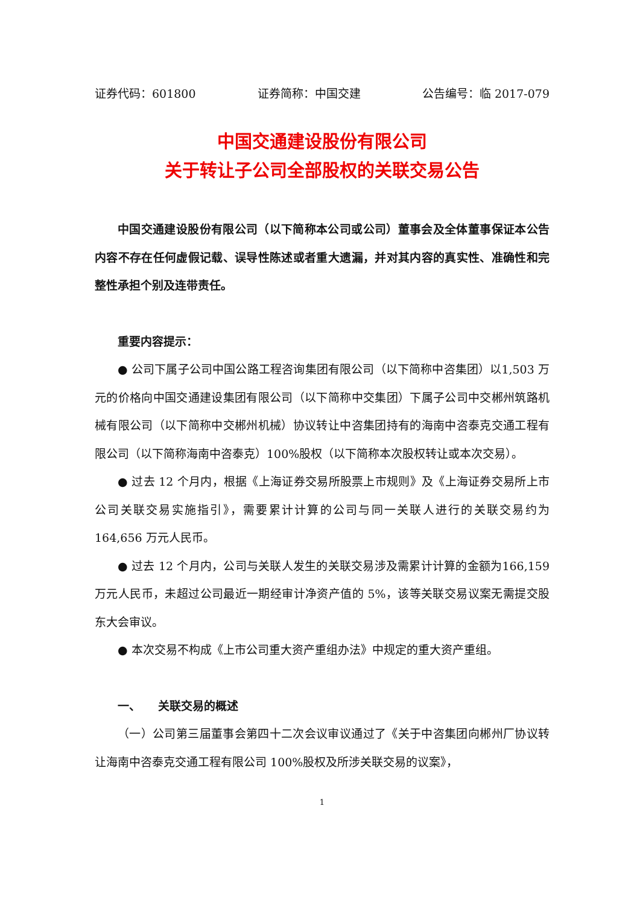证券代码：601800 证券简称：中国交建 公告编号：临 2017-079
中国交通建设股份有限公司
关于转让子公司全部股权的关联交易公告
中国交通建设股份有限公司（以下简称本公司或公司）董事会及全体董事保证本公告内容不存在任何虚假记载、误导性陈述或者重大遗漏，并对其内容的真实性、准确性和完整性承担个别及连带责任。
重要内容提示：
● 公司下属子公司中国公路工程咨询集团有限公司（以下简称中咨集团）以1,503 万元的价格向中国交通建设集团有限公司（以下简称中交集团）下属子公司中交郴州筑路机械有限公司（以下简称中交郴州机械）协议转让中咨集团持有的海南中咨泰克交通工程有限公司（以下简称海南中咨泰克）100%股权（以下简称本次股权转让或本次交易）。
● 过去 12 个月内，根据《上海证券交易所股票上市规则》及《上海证券交易所上市公司关联交易实施指引》，需要累计计算的公司与同一关联人进行的关联交易约为 164,656 万元人民币。
● 过去 12 个月内，公司与关联人发生的关联交易涉及需累计计算的金额为166,159 万元人民币，未超过公司最近一期经审计净资产值的 5%，该等关联交易议案无需提交股东大会审议。
● 本次交易不构成《上市公司重大资产重组办法》中规定的重大资产重组。
一、　　关联交易的概述
（一）公司第三届董事会第四十二次会议审议通过了《关于中咨集团向郴州厂协议转让海南中咨泰克交通工程有限公司 100%股权及所涉关联交易的议案》，
1